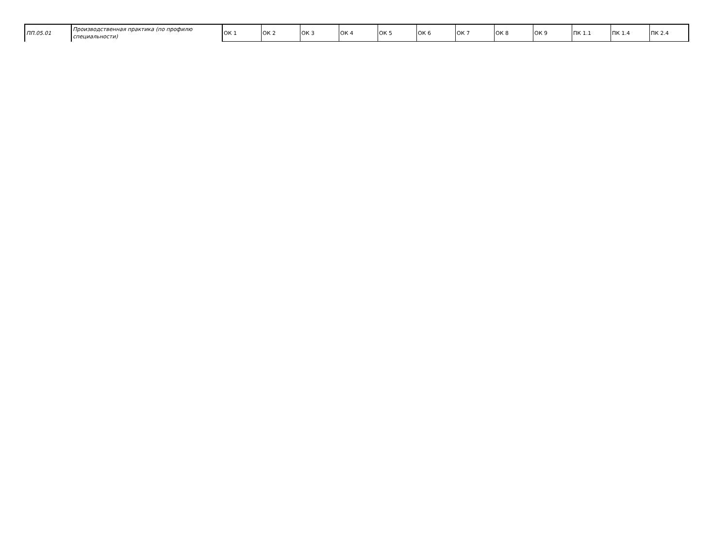| ПП.05.01 | Производственная практика (по профилю специальности) | ОК 1 | ОК 2 | ОК 3 | ОК 4 | ОК 5 | ОК 6 | ОК 7 | ОК 8 | ОК 9 | ПК 1.1 | ПК 1.4 | ПК 2.4 |